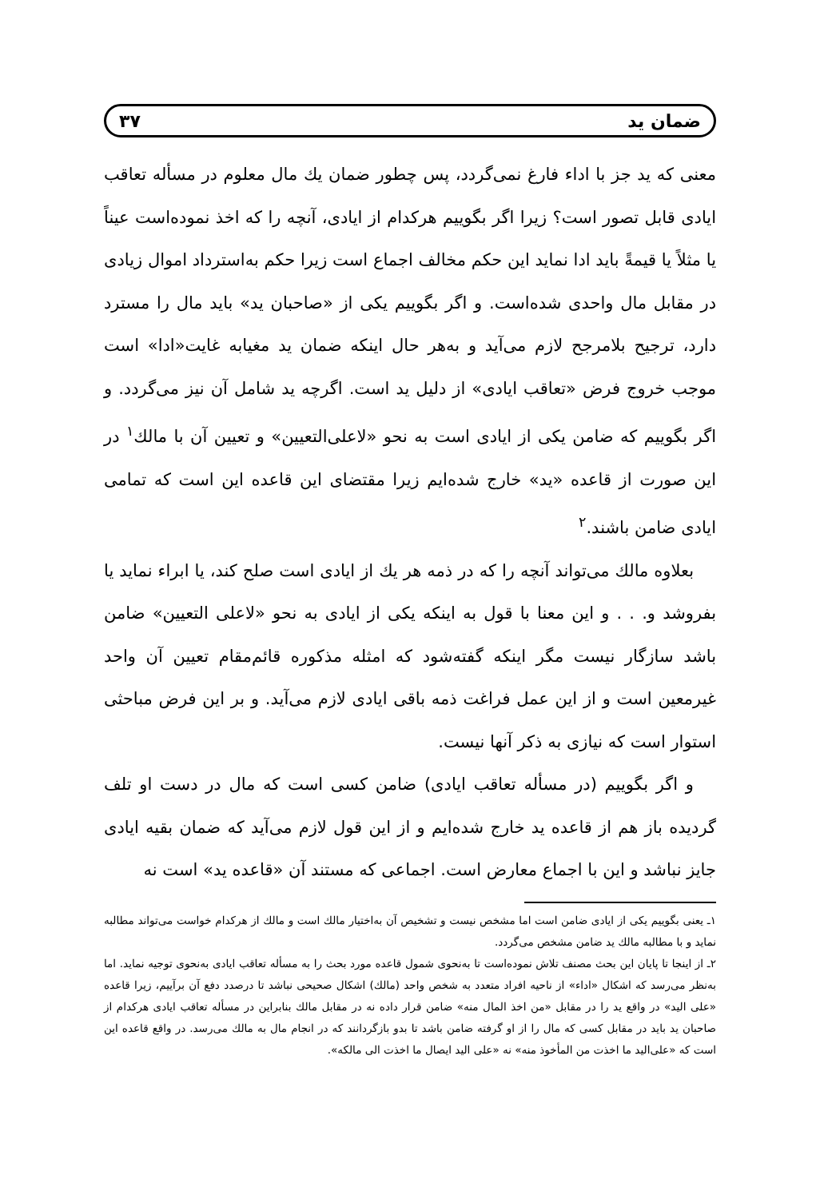ضمان ید ۳۷
معنی که ید جز با اداء فارغ نمی‌گردد، پس چطور ضمان یك مال معلوم در مسأله تعاقب ایادی قابل تصور است؟ زیرا اگر بگوییم هرکدام از ایادی، آنچه را که اخذ نموده‌است عیناً یا مثلاً یا قیمةً باید ادا نماید این حکم مخالف اجماع است زیرا حکم به‌استرداد اموال زیادی در مقابل مال واحدی شده‌است. و اگر بگوییم یکی از «صاحبان ید» باید مال را مسترد دارد، ترجیح بلامرجح لازم می‌آید و به‌هر حال اینکه ضمان ید مغیابه غایت«ادا» است موجب خروج فرض «تعاقب ایادی» از دلیل ید است. اگرچه ید شامل آن نیز می‌گردد. و اگر بگوییم که ضامن یکی از ایادی است به نحو «لاعلی‌التعیین» و تعیین آن با مالك<sup>۱</sup> در این صورت از قاعده «ید» خارج شده‌ایم زیرا مقتضای این قاعده این است که تمامی ایادی ضامن باشند.<sup>۲</sup>
بعلاوه مالك می‌تواند آنچه را که در ذمه هر یك از ایادی است صلح کند، یا ابراء نماید یا بفروشد و. . . و این معنا با قول به اینکه یکی از ایادی به نحو «لاعلی التعیین» ضامن باشد سازگار نیست مگر اینکه گفته‌شود که امثله مذکوره قائم‌مقام تعیین آن واحد غیرمعین است و از این عمل فراغت ذمه باقی ایادی لازم می‌آید. و بر این فرض مباحثی استوار است که نیازی به ذکر آنها نیست.
و اگر بگوییم (در مسأله تعاقب ایادی) ضامن کسی است که مال در دست او تلف گردیده باز هم از قاعده ید خارج شده‌ایم و از این قول لازم می‌آید که ضمان بقیه ایادی جایز نباشد و این با اجماع معارض است. اجماعی که مستند آن «قاعده ید» است نه
۱ـ یعنی بگوییم یکی از ایادی ضامن است اما مشخص نیست و تشخیص آن به‌اختیار مالك است و مالك از هرکدام خواست می‌تواند مطالبه نماید و با مطالبه مالك ید ضامن مشخص می‌گردد.
۲ـ از اینجا تا پایان این بحث مصنف تلاش نموده‌است تا به‌نحوی شمول قاعده مورد بحث را به مسأله تعاقب ایادی به‌نحوی توجیه نماید. اما به‌نظر می‌رسد که اشکال «اداء» از ناحیه افراد متعدد به شخص واحد (مالك) اشکال صحیحی نباشد تا درصدد دفع آن برآییم، زیرا قاعده «علی الید» در واقع ید را در مقابل «من اخذ المال منه» ضامن قرار داده نه در مقابل مالك بنابراین در مسأله تعاقب ایادی هرکدام از صاحبان ید باید در مقابل کسی که مال را از او گرفته ضامن باشد تا بدو بازگردانند که در انجام مال به مالك می‌رسد. در واقع قاعده این است که «علی‌الید ما اخذت من المأخوذ منه» نه «علی الید ایصال ما اخذت الی مالکه».